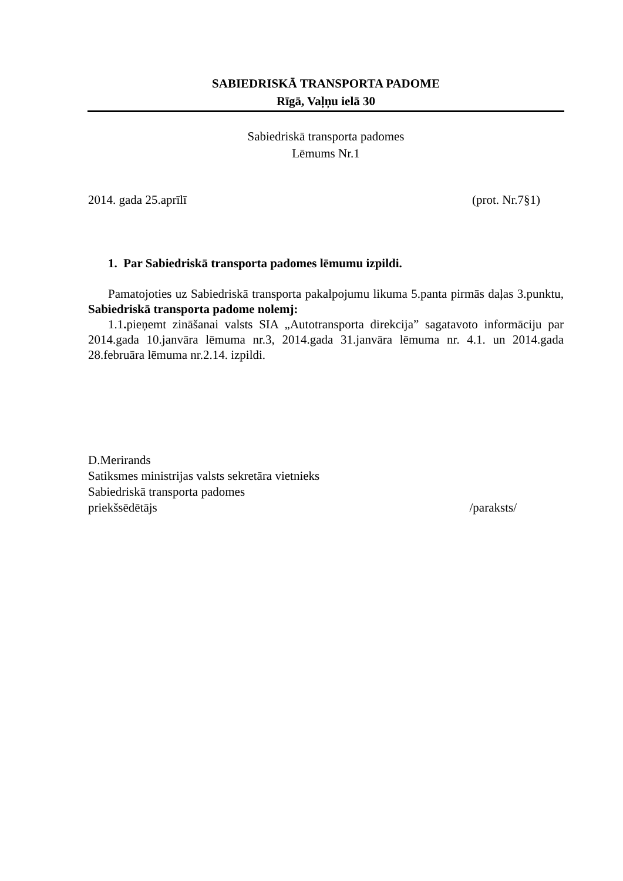SABIEDRISKĀ TRANSPORTA PADOME
Rīgā, Vaļņu ielā 30
Sabiedriskā transporta padomes
Lēmums Nr.1
2014. gada 25.aprīlī (prot. Nr.7§1)
1. Par Sabiedriskā transporta padomes lēmumu izpildi.
Pamatojoties uz Sabiedriskā transporta pakalpojumu likuma 5.panta pirmās daļas 3.punktu, Sabiedriskā transporta padome nolemj:
1.1. pieņemt zināšanai valsts SIA „Autotransporta direkcija” sagatavoto informāciju par 2014.gada 10.janvāra lēmuma nr.3, 2014.gada 31.janvāra lēmuma nr. 4.1. un 2014.gada 28.februāra lēmuma nr.2.14. izpildi.
D.Merirands
Satiksmes ministrijas valsts sekretāra vietnieks
Sabiedriskā transporta padomes
priekšsēdētājs /paraksts/